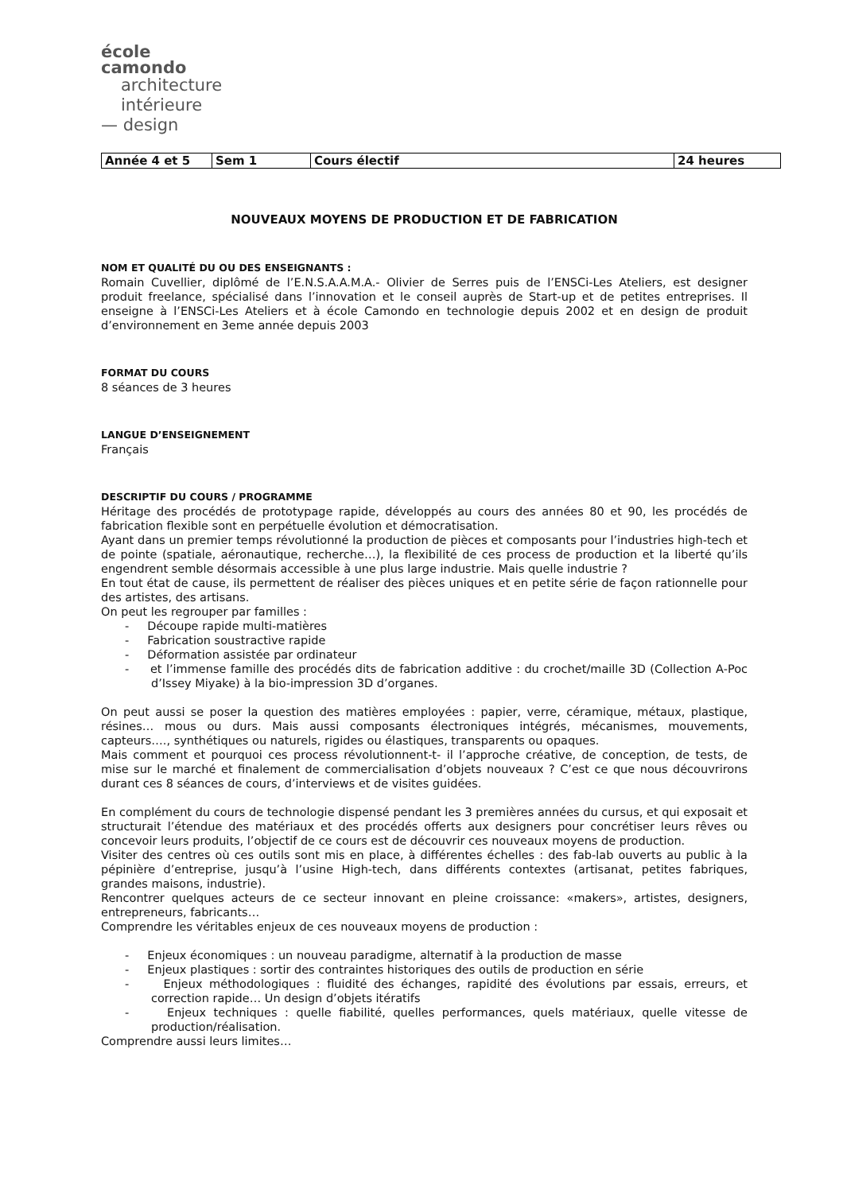école
camondo
architecture
intérieure
— design
| Année 4 et 5 | Sem 1 | Cours électif | 24 heures |
NOUVEAUX MOYENS DE PRODUCTION ET DE FABRICATION
NOM ET QUALITÉ DU OU DES ENSEIGNANTS :
Romain Cuvellier, diplômé de l’E.N.S.A.A.M.A.- Olivier de Serres puis de l’ENSCi-Les Ateliers, est designer produit freelance, spécialisé dans l’innovation et le conseil auprès de Start-up et de petites entreprises. Il enseigne à l’ENSCi-Les Ateliers et à école Camondo en technologie depuis 2002 et en design de produit d’environnement en 3eme année depuis 2003
FORMAT DU COURS
8 séances de 3 heures
LANGUE D’ENSEIGNEMENT
Français
DESCRIPTIF DU COURS / PROGRAMME
Héritage des procédés de prototypage rapide, développés au cours des années 80 et 90, les procédés de fabrication flexible sont en perpétuelle évolution et démocratisation.
Ayant dans un premier temps révolutionné la production de pièces et composants pour l’industries high-tech et de pointe (spatiale, aéronautique, recherche…), la flexibilité de ces process de production et la liberté qu’ils engendrent semble désormais accessible à une plus large industrie. Mais quelle industrie ?
En tout état de cause, ils permettent de réaliser des pièces uniques et en petite série de façon rationnelle pour des artistes, des artisans.
On peut les regrouper par familles :
- Découpe rapide multi-matières
- Fabrication soustractive rapide
- Déformation assistée par ordinateur
- et l’immense famille des procédés dits de fabrication additive : du crochet/maille 3D (Collection A-Poc d’Issey Miyake) à la bio-impression 3D d’organes.
On peut aussi se poser la question des matières employées : papier, verre, céramique, métaux, plastique, résines… mous ou durs. Mais aussi composants électroniques intégrés, mécanismes, mouvements, capteurs…., synthétiques ou naturels, rigides ou élastiques, transparents ou opaques.
Mais comment et pourquoi ces process révolutionnent-t- il l’approche créative, de conception, de tests, de mise sur le marché et finalement de commercialisation d’objets nouveaux ? C’est ce que nous découvrirons durant ces 8 séances de cours, d’interviews et de visites guidées.
En complément du cours de technologie dispensé pendant les 3 premières années du cursus, et qui exposait et structurait l’étendue des matériaux et des procédés offerts aux designers pour concrétiser leurs rêves ou concevoir leurs produits, l’objectif de ce cours est de découvrir ces nouveaux moyens de production.
Visiter des centres où ces outils sont mis en place, à différentes échelles : des fab-lab ouverts au public à la pépinière d’entreprise, jusqu’à l’usine High-tech, dans différents contextes (artisanat, petites fabriques, grandes maisons, industrie).
Rencontrer quelques acteurs de ce secteur innovant en pleine croissance: «makers», artistes, designers, entrepreneurs, fabricants…
Comprendre les véritables enjeux de ces nouveaux moyens de production :
- Enjeux économiques : un nouveau paradigme, alternatif à la production de masse
- Enjeux plastiques : sortir des contraintes historiques des outils de production en série
- Enjeux méthodologiques : fluidité des échanges, rapidité des évolutions par essais, erreurs, et correction rapide… Un design d’objets itératifs
- Enjeux techniques : quelle fiabilité, quelles performances, quels matériaux, quelle vitesse de production/réalisation.
Comprendre aussi leurs limites…